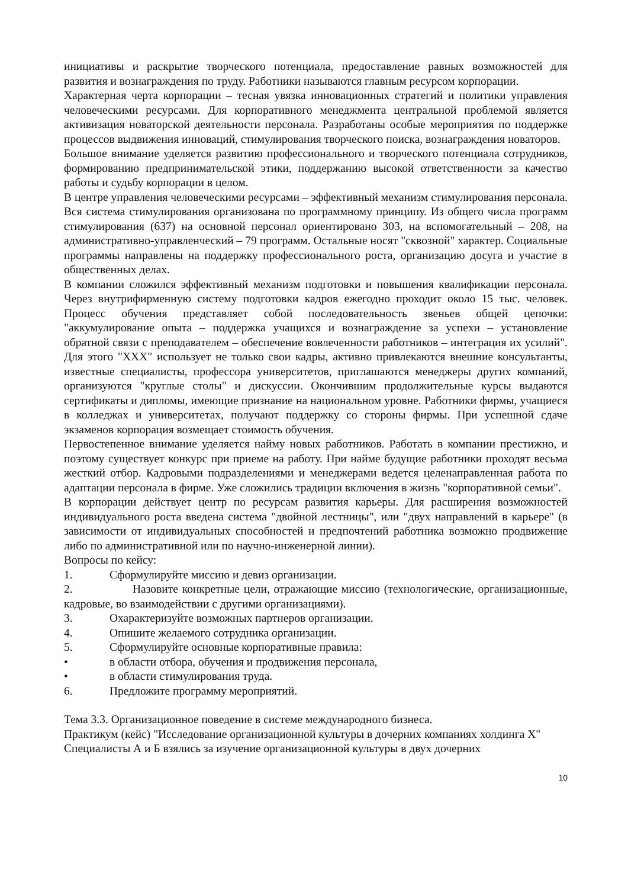инициативы и раскрытие творческого потенциала, предоставление равных возможностей для развития и вознаграждения по труду. Работники называются главным ресурсом корпорации.
Характерная черта корпорации – тесная увязка инновационных стратегий и политики управления человеческими ресурсами. Для корпоративного менеджмента центральной проблемой является активизация новаторской деятельности персонала. Разработаны особые мероприятия по поддержке процессов выдвижения инноваций, стимулирования творческого поиска, вознаграждения новаторов.
Большое внимание уделяется развитию профессионального и творческого потенциала сотрудников, формированию предпринимательской этики, поддержанию высокой ответственности за качество работы и судьбу корпорации в целом.
В центре управления человеческими ресурсами – эффективный механизм стимулирования персонала. Вся система стимулирования организована по программному принципу. Из общего числа программ стимулирования (637) на основной персонал ориентировано 303, на вспомогательный – 208, на административно-управленческий – 79 программ. Остальные носят "сквозной" характер. Социальные программы направлены на поддержку профессионального роста, организацию досуга и участие в общественных делах.
В компании сложился эффективный механизм подготовки и повышения квалификации персонала. Через внутрифирменную систему подготовки кадров ежегодно проходит около 15 тыс. человек. Процесс обучения представляет собой последовательность звеньев общей цепочки: "аккумулирование опыта – поддержка учащихся и вознаграждение за успехи – установление обратной связи с преподавателем – обеспечение вовлеченности работников – интеграция их усилий". Для этого "XXX" использует не только свои кадры, активно привлекаются внешние консультанты, известные специалисты, профессора университетов, приглашаются менеджеры других компаний, организуются "круглые столы" и дискуссии. Окончившим продолжительные курсы выдаются сертификаты и дипломы, имеющие признание на национальном уровне. Работники фирмы, учащиеся в колледжах и университетах, получают поддержку со стороны фирмы. При успешной сдаче экзаменов корпорация возмещает стоимость обучения.
Первостепенное внимание уделяется найму новых работников. Работать в компании престижно, и поэтому существует конкурс при приеме на работу. При найме будущие работники проходят весьма жесткий отбор. Кадровыми подразделениями и менеджерами ведется целенаправленная работа по адаптации персонала в фирме. Уже сложились традиции включения в жизнь "корпоративной семьи".
В корпорации действует центр по ресурсам развития карьеры. Для расширения возможностей индивидуального роста введена система "двойной лестницы", или "двух направлений в карьере" (в зависимости от индивидуальных способностей и предпочтений работника возможно продвижение либо по административной или по научно-инженерной линии).
Вопросы по кейсу:
1. Сформулируйте миссию и девиз организации.
2. Назовите конкретные цели, отражающие миссию (технологические, организационные, кадровые, во взаимодействии с другими организациями).
3. Охарактеризуйте возможных партнеров организации.
4. Опишите желаемого сотрудника организации.
5. Сформулируйте основные корпоративные правила:
• в области отбора, обучения и продвижения персонала,
• в области стимулирования труда.
6. Предложите программу мероприятий.
Тема 3.3. Организационное поведение в системе международного бизнеса.
Практикум (кейс) "Исследование организационной культуры в дочерних компаниях холдинга X"
Специалисты А и Б взялись за изучение организационной культуры в двух дочерних
10